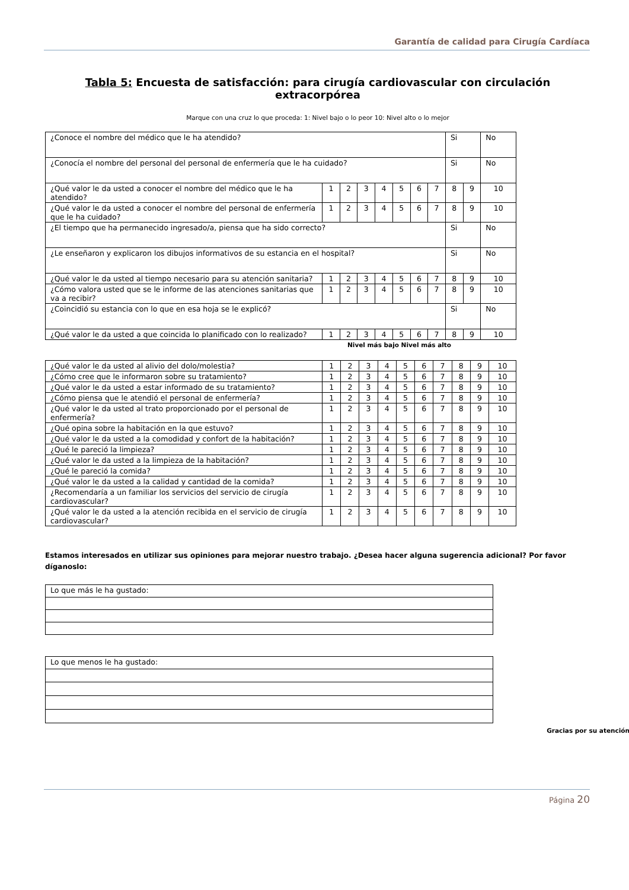Garantía de calidad para Cirugía Cardíaca
Tabla 5: Encuesta de satisfacción: para cirugía cardiovascular con circulación extracorpórea
Marque con una cruz lo que proceda: 1: Nivel bajo o lo peor 10: Nivel alto o lo mejor
| ¿Conoce el nombre del médico que le ha atendido? | | | | | | | | Si | | No |
| ¿Conocía el nombre del personal del personal de enfermería que le ha cuidado? | | | | | | | | Si | | No |
| ¿Qué valor le da usted a conocer el nombre del médico que le ha atendido? | 1 | 2 | 3 | 4 | 5 | 6 | 7 | 8 | 9 | 10 |
| ¿Qué valor le da usted a conocer el nombre del personal de enfermería que le ha cuidado? | 1 | 2 | 3 | 4 | 5 | 6 | 7 | 8 | 9 | 10 |
| ¿El tiempo que ha permanecido ingresado/a, piensa que ha sido correcto? | | | | | | | | Si | | No |
| ¿Le enseñaron y explicaron los dibujos informativos de su estancia en el hospital? | | | | | | | | Si | | No |
| ¿Qué valor le da usted al tiempo necesario para su atención sanitaria? | 1 | 2 | 3 | 4 | 5 | 6 | 7 | 8 | 9 | 10 |
| ¿Cómo valora usted que se le informe de las atenciones sanitarias que va a recibir? | 1 | 2 | 3 | 4 | 5 | 6 | 7 | 8 | 9 | 10 |
| ¿Coincidió su estancia con lo que en esa hoja se le explicó? | | | | | | | | Si | | No |
| ¿Qué valor le da usted a que coincida lo planificado con lo realizado? | 1 | 2 | 3 | 4 | 5 | 6 | 7 | 8 | 9 | 10 |
Nivel más bajo Nivel más alto
| ¿Qué valor le da usted al alivio del dolo/molestia? | 1 | 2 | 3 | 4 | 5 | 6 | 7 | 8 | 9 | 10 |
| ¿Cómo cree que le informaron sobre su tratamiento? | 1 | 2 | 3 | 4 | 5 | 6 | 7 | 8 | 9 | 10 |
| ¿Qué valor le da usted a estar informado de su tratamiento? | 1 | 2 | 3 | 4 | 5 | 6 | 7 | 8 | 9 | 10 |
| ¿Cómo piensa que le atendió el personal de enfermería? | 1 | 2 | 3 | 4 | 5 | 6 | 7 | 8 | 9 | 10 |
| ¿Qué valor le da usted al trato proporcionado por el personal de enfermería? | 1 | 2 | 3 | 4 | 5 | 6 | 7 | 8 | 9 | 10 |
| ¿Qué opina sobre la habitación en la que estuvo? | 1 | 2 | 3 | 4 | 5 | 6 | 7 | 8 | 9 | 10 |
| ¿Qué valor le da usted a la comodidad y confort de la habitación? | 1 | 2 | 3 | 4 | 5 | 6 | 7 | 8 | 9 | 10 |
| ¿Qué le pareció la limpieza? | 1 | 2 | 3 | 4 | 5 | 6 | 7 | 8 | 9 | 10 |
| ¿Qué valor le da usted a la limpieza de la habitación? | 1 | 2 | 3 | 4 | 5 | 6 | 7 | 8 | 9 | 10 |
| ¿Qué le pareció la comida? | 1 | 2 | 3 | 4 | 5 | 6 | 7 | 8 | 9 | 10 |
| ¿Qué valor le da usted a la calidad y cantidad de la comida? | 1 | 2 | 3 | 4 | 5 | 6 | 7 | 8 | 9 | 10 |
| ¿Recomendaría a un familiar los servicios del servicio de cirugía cardiovascular? | 1 | 2 | 3 | 4 | 5 | 6 | 7 | 8 | 9 | 10 |
| ¿Qué valor le da usted a la atención recibida en el servicio de cirugía cardiovascular? | 1 | 2 | 3 | 4 | 5 | 6 | 7 | 8 | 9 | 10 |
Estamos interesados en utilizar sus opiniones para mejorar nuestro trabajo. ¿Desea hacer alguna sugerencia adicional? Por favor díganoslo:
| Lo que más le ha gustado: |
| Lo que menos le ha gustado: |
Gracias por su atención.
Página 20